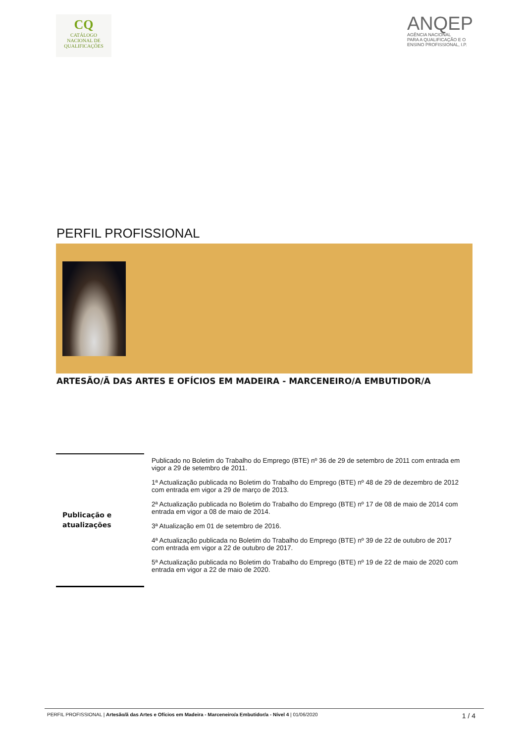CQ
CATÁLOGO
NACIONAL DE
QUALIFICAÇÕES
ANQEP
AGÊNCIA NACIONAL
PARA A QUALIFICAÇÃO E O
ENSINO PROFISSIONAL, I.P.
PERFIL PROFISSIONAL
ARTESÃO/Ã DAS ARTES E OFÍCIOS EM MADEIRA - MARCENEIRO/A EMBUTIDOR/A
| Publicação e atualizações | Publicado no Boletim do Trabalho do Emprego (BTE) nº 36 de 29 de setembro de 2011 com entrada em vigor a 29 de setembro de 2011. 1ª Actualização publicada no Boletim do Trabalho do Emprego (BTE) nº 48 de 29 de dezembro de 2012 com entrada em vigor a 29 de março de 2013. 2ª Actualização publicada no Boletim do Trabalho do Emprego (BTE) nº 17 de 08 de maio de 2014 com entrada em vigor a 08 de maio de 2014. 3ª Atualização em 01 de setembro de 2016. 4ª Actualização publicada no Boletim do Trabalho do Emprego (BTE) nº 39 de 22 de outubro de 2017 com entrada em vigor a 22 de outubro de 2017. 5ª Actualização publicada no Boletim do Trabalho do Emprego (BTE) nº 19 de 22 de maio de 2020 com entrada em vigor a 22 de maio de 2020. |
PERFIL PROFISSIONAL | Artesão/ã das Artes e Ofícios em Madeira - Marceneiro/a Embutidor/a - Nível 4 | 01/06/2020 1 / 4